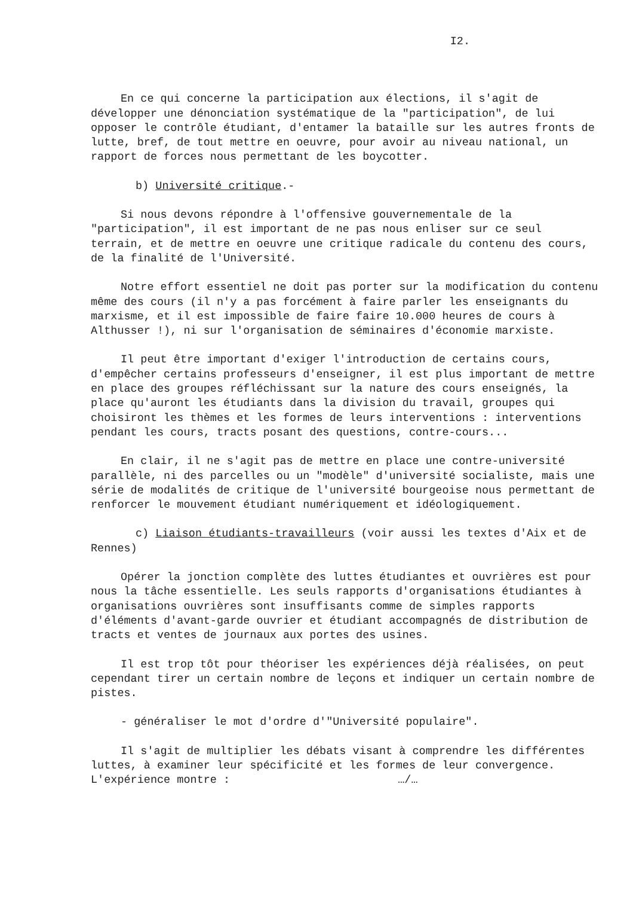I2.
En ce qui concerne la participation aux élections, il s'agit de développer une dénonciation systématique de la "participation", de lui opposer le contrôle étudiant, d'entamer la bataille sur les autres fronts de lutte, bref, de tout mettre en oeuvre, pour avoir au niveau national, un rapport de forces nous permettant de les boycotter.
b) Université critique.-
Si nous devons répondre à l'offensive gouvernementale de la "participation", il est important de ne pas nous enliser sur ce seul terrain, et de mettre en oeuvre une critique radicale du contenu des cours, de la finalité de l'Université.
Notre effort essentiel ne doit pas porter sur la modification du contenu même des cours (il n'y a pas forcément à faire parler les enseignants du marxisme, et il est impossible de faire faire 10.000 heures de cours à Althusser !), ni sur l'organisation de séminaires d'économie marxiste.
Il peut être important d'exiger l'introduction de certains cours, d'empêcher certains professeurs d'enseigner, il est plus important de mettre en place des groupes réfléchissant sur la nature des cours enseignés, la place qu'auront les étudiants dans la division du travail, groupes qui choisiront les thèmes et les formes de leurs interventions : interventions pendant les cours, tracts posant des questions, contre-cours...
En clair, il ne s'agit pas de mettre en place une contre-université parallèle, ni des parcelles ou un "modèle" d'université socialiste, mais une série de modalités de critique de l'université bourgeoise nous permettant de renforcer le mouvement étudiant numériquement et idéologiquement.
c) Liaison étudiants-travailleurs (voir aussi les textes d'Aix et de Rennes)
Opérer la jonction complète des luttes étudiantes et ouvrières est pour nous la tâche essentielle. Les seuls rapports d'organisations étudiantes à organisations ouvrières sont insuffisants comme de simples rapports d'éléments d'avant-garde ouvrier et étudiant accompagnés de distribution de tracts et ventes de journaux aux portes des usines.
Il est trop tôt pour théoriser les expériences déjà réalisées, on peut cependant tirer un certain nombre de leçons et indiquer un certain nombre de pistes.
- généraliser le mot d'ordre d'"Université populaire".
Il s'agit de multiplier les débats visant à comprendre les différentes luttes, à examiner leur spécificité et les formes de leur convergence. L'expérience montre : …/…